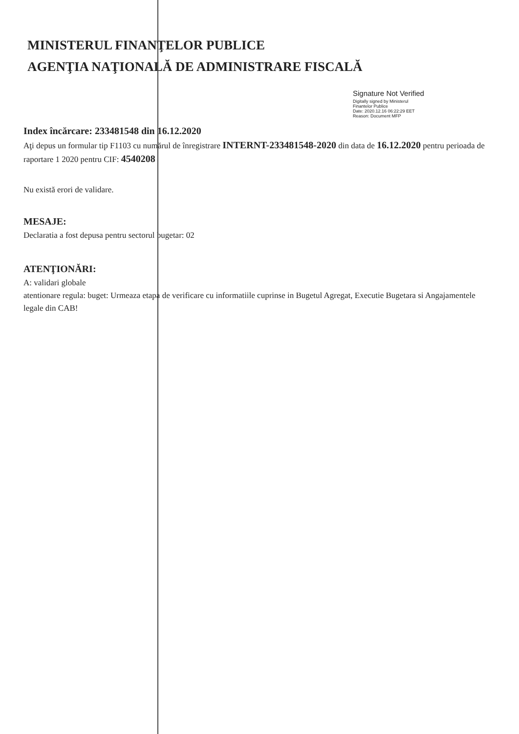MINISTERUL FINANŢELOR PUBLICE
AGENŢIA NAŢIONALĂ DE ADMINISTRARE FISCALĂ
Signature Not Verified
Digitally signed by Ministerul
Finantelor Publice
Date: 2020.12.16 06:22:29 EET
Reason: Document MFP
Index încărcare: 233481548 din 16.12.2020
Aţi depus un formular tip F1103 cu numărul de înregistrare INTERNT-233481548-2020 din data de 16.12.2020 pentru perioada de raportare 1 2020 pentru CIF: 4540208
Nu există erori de validare.
MESAJE:
Declaratia a fost depusa pentru sectorul bugetar: 02
ATENŢIONĂRI:
A: validari globale
atentionare regula: buget: Urmeaza etapa de verificare cu informatiile cuprinse in Bugetul Agregat, Executie Bugetara si Angajamentele legale din CAB!